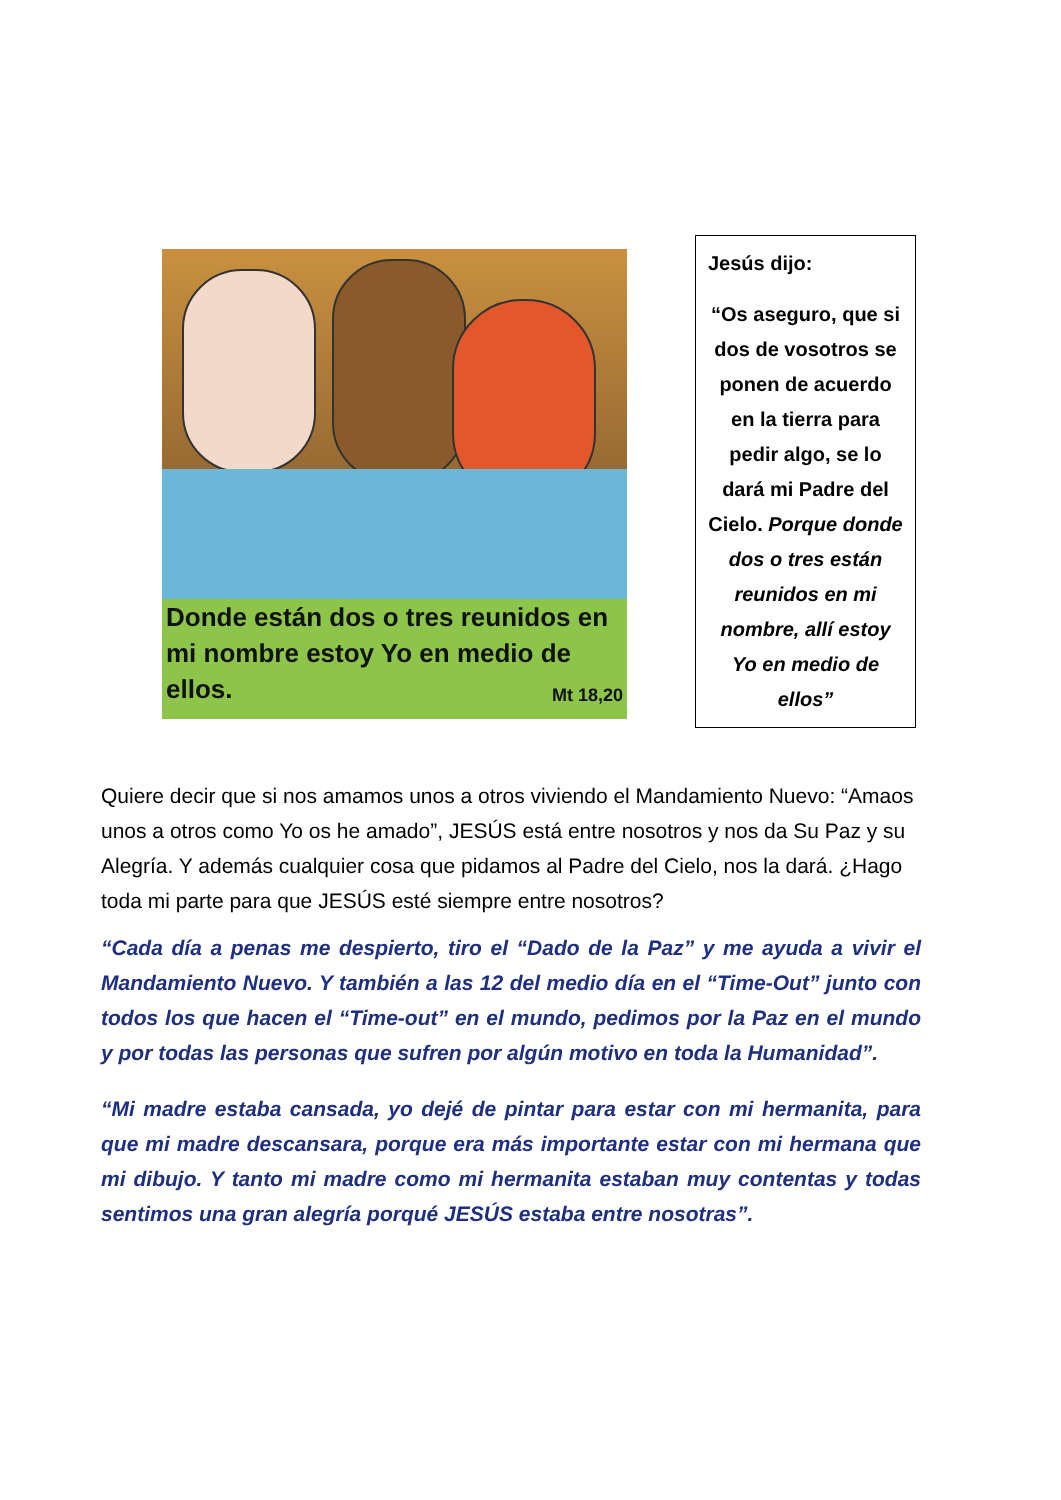Donde están dos o tres reunidos en mi nombre estoy Yo en medio de ellos.
Mt 18,20
Jesús dijo:
“Os aseguro, que si dos de vosotros se ponen de acuerdo en la tierra para pedir algo, se lo dará mi Padre del Cielo. Porque donde dos o tres están reunidos en mi nombre, allí estoy Yo en medio de ellos”
Quiere decir que si nos amamos unos a otros viviendo el Mandamiento Nuevo: “Amaos unos a otros como Yo os he amado”, JESÚS está entre nosotros y nos da Su Paz y su Alegría. Y además cualquier cosa que pidamos al Padre del Cielo, nos la dará. ¿Hago toda mi parte para que JESÚS esté siempre entre nosotros?
“Cada día a penas me despierto, tiro el “Dado de la Paz” y me ayuda a vivir el Mandamiento Nuevo. Y también a las 12 del medio día en el “Time-Out” junto con todos los que hacen el “Time-out” en el mundo, pedimos por la Paz en el mundo y por todas las personas que sufren por algún motivo en toda la Humanidad”.
“Mi madre estaba cansada, yo dejé de pintar para estar con mi hermanita, para que mi madre descansara, porque era más importante estar con mi hermana que mi dibujo. Y tanto mi madre como mi hermanita estaban muy contentas y todas sentimos una gran alegría porqué JESÚS estaba entre nosotras”.